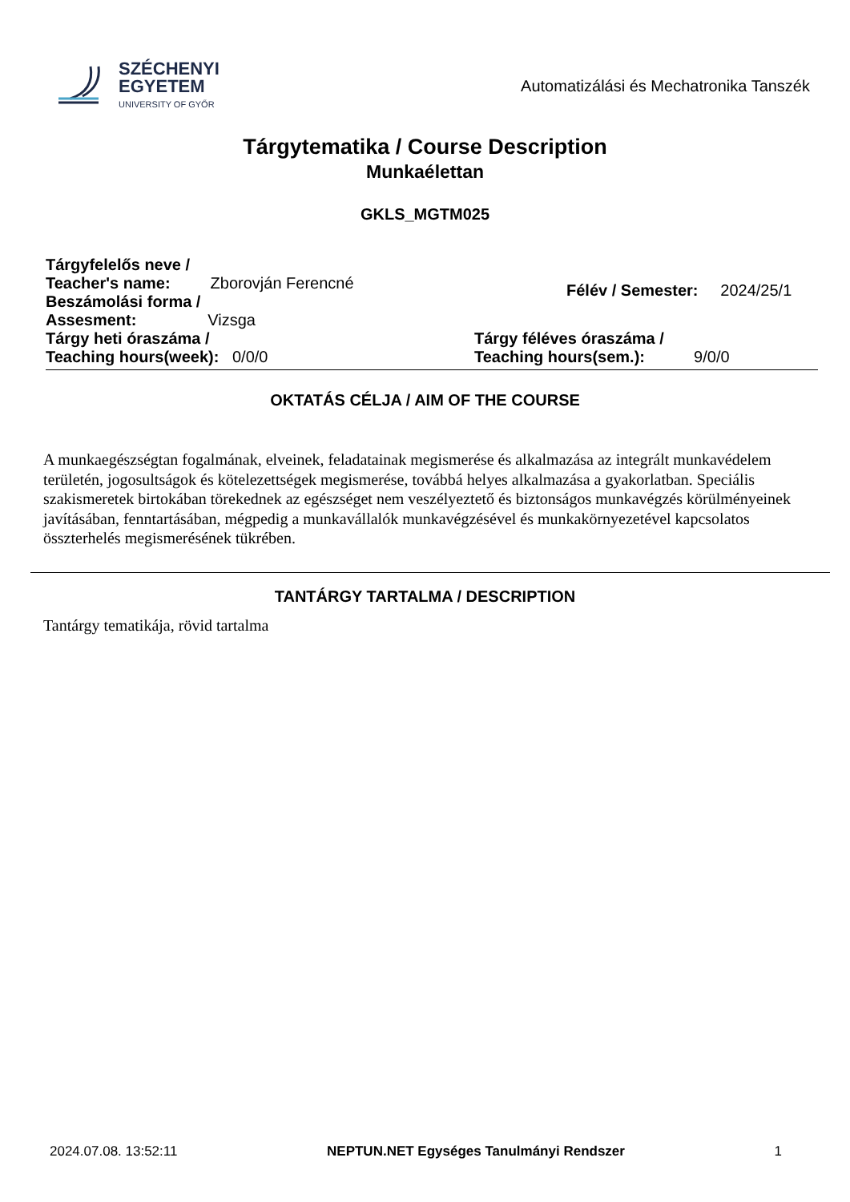SZÉCHENYI
EGYETEM
UNIVERSITY OF GYŐR
Automatizálási és Mechatronika Tanszék
Tárgytematika / Course Description
Munkaélettan
GKLS_MGTM025
Tárgyfelelős neve /
Teacher's name: Zborovján Ferencné
Beszámolási forma /
Assesment: Vizsga
Félév / Semester: 2024/25/1
Tárgy heti óraszáma /
Teaching hours(week): 0/0/0
Tárgy féléves óraszáma /
Teaching hours(sem.): 9/0/0
OKTATÁS CÉLJA / AIM OF THE COURSE
A munkaegészségtan fogalmának, elveinek, feladatainak megismerése és alkalmazása az integrált munkavédelem területén, jogosultságok és kötelezettségek megismerése, továbbá helyes alkalmazása a gyakorlatban. Speciális szakismeretek birtokában törekednek az egészséget nem veszélyeztető és biztonságos munkavégzés körülményeinek javításában, fenntartásában, mégpedig a munkavállalók munkavégzésével és munkakörnyezetével kapcsolatos összterhelés megismerésének tükrében.
TANTÁRGY TARTALMA / DESCRIPTION
Tantárgy tematikája, rövid tartalma
2024.07.08. 13:52:11 NEPTUN.NET Egységes Tanulmányi Rendszer 1